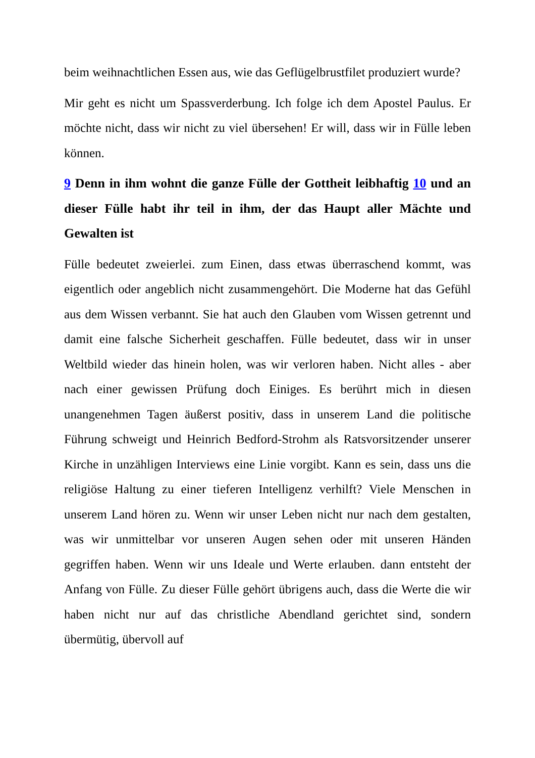beim weihnachtlichen Essen aus, wie das Geflügelbrustfilet produziert wurde?
Mir geht es nicht um Spassverderbung. Ich folge ich dem Apostel Paulus. Er möchte nicht, dass wir nicht zu viel übersehen! Er will, dass wir in Fülle leben können.
9 Denn in ihm wohnt die ganze Fülle der Gottheit leibhaftig 10 und an dieser Fülle habt ihr teil in ihm, der das Haupt aller Mächte und Gewalten ist
Fülle bedeutet zweierlei. zum Einen, dass etwas überraschend kommt, was eigentlich oder angeblich nicht zusammengehört. Die Moderne hat das Gefühl aus dem Wissen verbannt. Sie hat auch den Glauben vom Wissen getrennt und damit eine falsche Sicherheit geschaffen. Fülle bedeutet, dass wir in unser Weltbild wieder das hinein holen, was wir verloren haben. Nicht alles - aber nach einer gewissen Prüfung doch Einiges. Es berührt mich in diesen unangenehmen Tagen äußerst positiv, dass in unserem Land die politische Führung schweigt und Heinrich Bedford-Strohm als Ratsvorsitzender unserer Kirche in unzähligen Interviews eine Linie vorgibt. Kann es sein, dass uns die religiöse Haltung zu einer tieferen Intelligenz verhilft? Viele Menschen in unserem Land hören zu. Wenn wir unser Leben nicht nur nach dem gestalten, was wir unmittelbar vor unseren Augen sehen oder mit unseren Händen gegriffen haben. Wenn wir uns Ideale und Werte erlauben. dann entsteht der Anfang von Fülle. Zu dieser Fülle gehört übrigens auch, dass die Werte die wir haben nicht nur auf das christliche Abendland gerichtet sind, sondern übermütig, übervoll auf